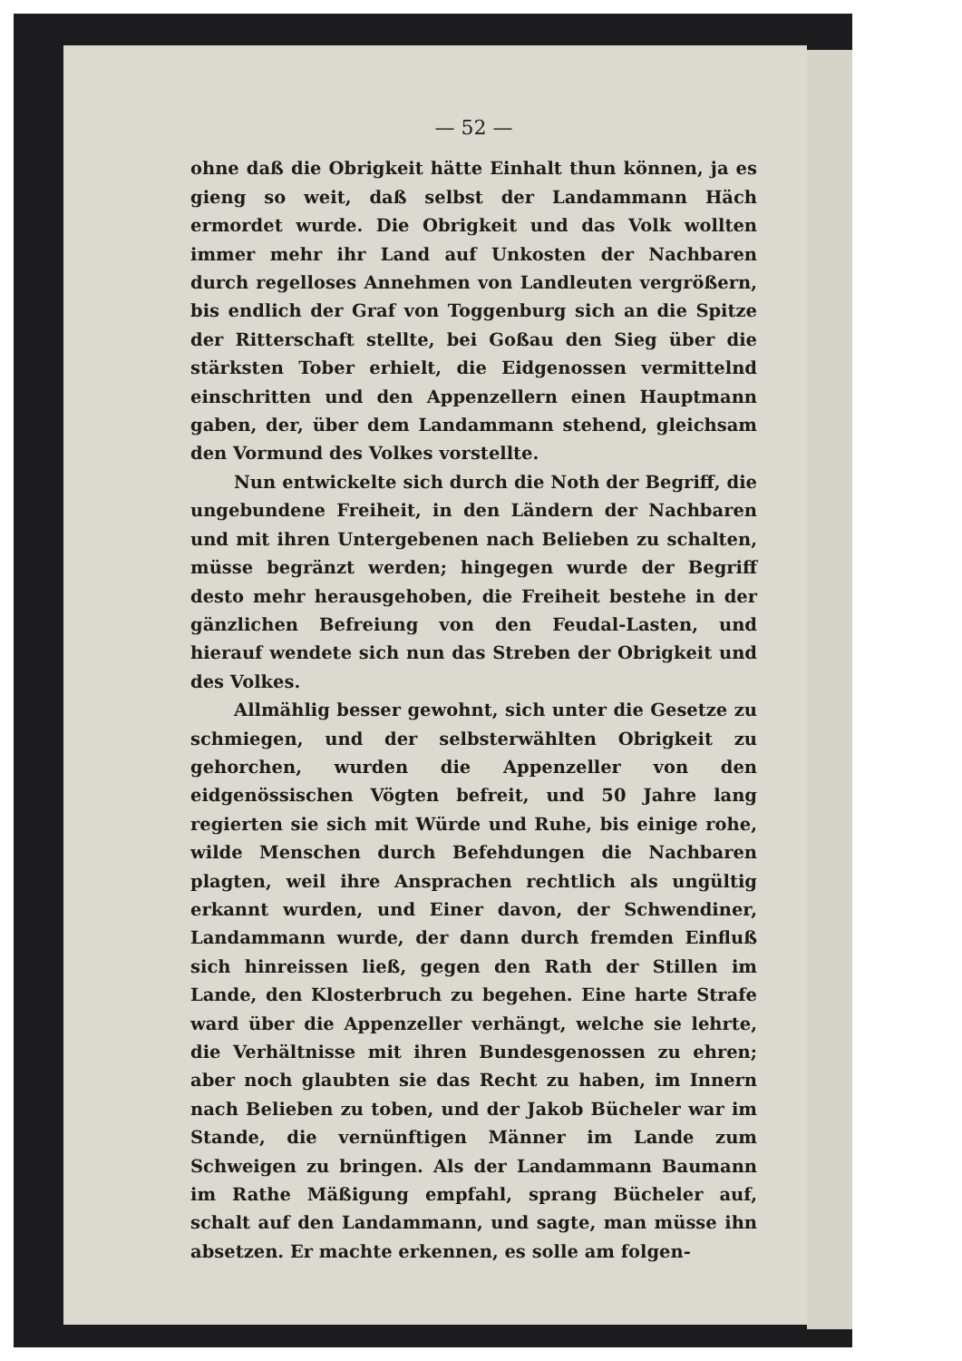— 52 —
ohne daß die Obrigkeit hätte Einhalt thun können, ja es gieng so weit, daß selbst der Landammann Häch ermordet wurde. Die Obrigkeit und das Volk wollten immer mehr ihr Land auf Unkosten der Nachbaren durch regelloses Annehmen von Landleuten vergrößern, bis endlich der Graf von Toggenburg sich an die Spitze der Ritterschaft stellte, bei Goßau den Sieg über die stärksten Tober erhielt, die Eidgenossen vermittelnd einschritten und den Appenzellern einen Hauptmann gaben, der, über dem Landammann stehend, gleichsam den Vormund des Volkes vorstellte.
Nun entwickelte sich durch die Noth der Begriff, die ungebundene Freiheit, in den Ländern der Nachbaren und mit ihren Untergebenen nach Belieben zu schalten, müsse begränzt werden; hingegen wurde der Begriff desto mehr herausgehoben, die Freiheit bestehe in der gänzlichen Befreiung von den Feudal-Lasten, und hierauf wendete sich nun das Streben der Obrigkeit und des Volkes.
Allmählig besser gewohnt, sich unter die Gesetze zu schmiegen, und der selbsterwählten Obrigkeit zu gehorchen, wurden die Appenzeller von den eidgenössischen Vögten befreit, und 50 Jahre lang regierten sie sich mit Würde und Ruhe, bis einige rohe, wilde Menschen durch Befehdungen die Nachbaren plagten, weil ihre Ansprachen rechtlich als ungültig erkannt wurden, und Einer davon, der Schwendiner, Landammann wurde, der dann durch fremden Einfluß sich hinreissen ließ, gegen den Rath der Stillen im Lande, den Klosterbruch zu begehen. Eine harte Strafe ward über die Appenzeller verhängt, welche sie lehrte, die Verhältnisse mit ihren Bundesgenossen zu ehren; aber noch glaubten sie das Recht zu haben, im Innern nach Belieben zu toben, und der Jakob Bücheler war im Stande, die vernünftigen Männer im Lande zum Schweigen zu bringen. Als der Landammann Baumann im Rathe Mäßigung empfahl, sprang Bücheler auf, schalt auf den Landammann, und sagte, man müsse ihn absetzen. Er machte erkennen, es solle am folgen-